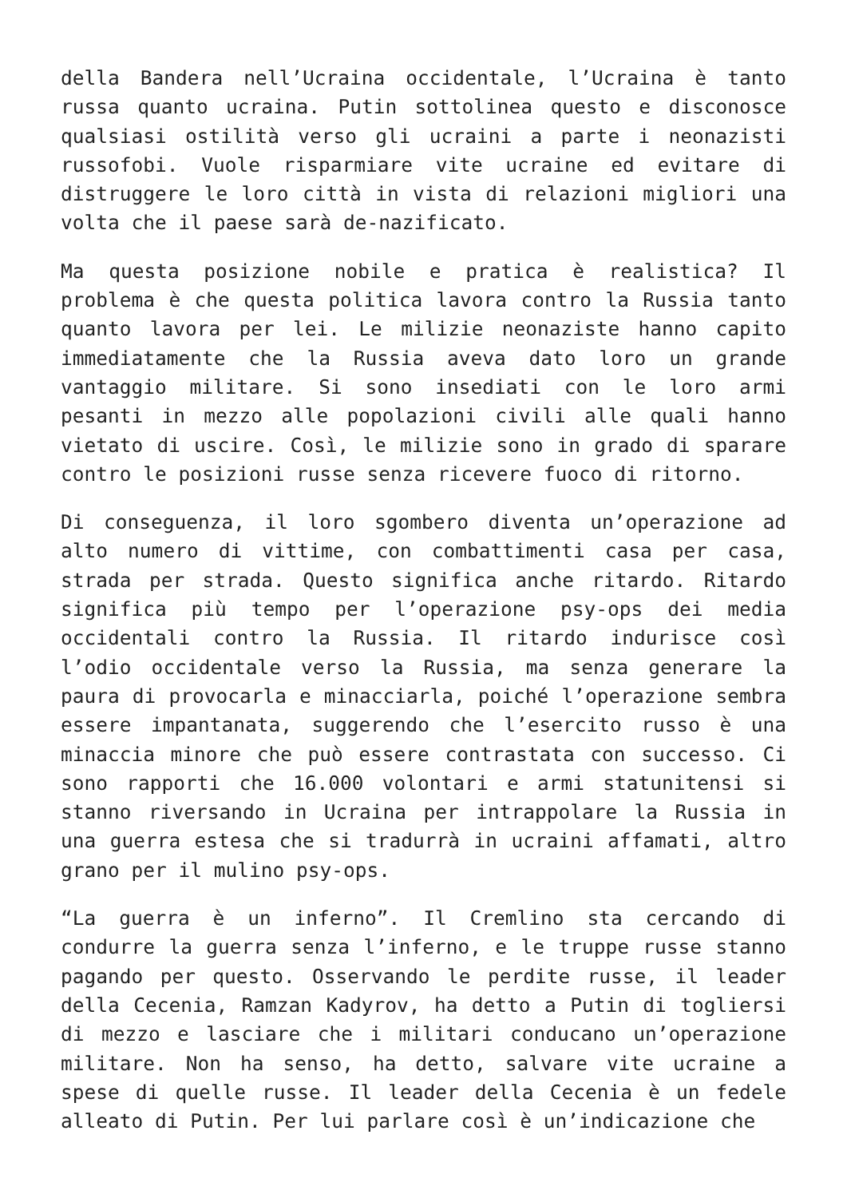della Bandera nell’Ucraina occidentale, l’Ucraina è tanto russa quanto ucraina. Putin sottolinea questo e disconosce qualsiasi ostilità verso gli ucraini a parte i neonazisti russofobi. Vuole risparmiare vite ucraine ed evitare di distruggere le loro città in vista di relazioni migliori una volta che il paese sarà de-nazificato.
Ma questa posizione nobile e pratica è realistica? Il problema è che questa politica lavora contro la Russia tanto quanto lavora per lei. Le milizie neonaziste hanno capito immediatamente che la Russia aveva dato loro un grande vantaggio militare. Si sono insediati con le loro armi pesanti in mezzo alle popolazioni civili alle quali hanno vietato di uscire. Così, le milizie sono in grado di sparare contro le posizioni russe senza ricevere fuoco di ritorno.
Di conseguenza, il loro sgombero diventa un’operazione ad alto numero di vittime, con combattimenti casa per casa, strada per strada. Questo significa anche ritardo. Ritardo significa più tempo per l’operazione psy-ops dei media occidentali contro la Russia. Il ritardo indurisce così l’odio occidentale verso la Russia, ma senza generare la paura di provocarla e minacciarla, poiché l’operazione sembra essere impantanata, suggerendo che l’esercito russo è una minaccia minore che può essere contrastata con successo. Ci sono rapporti che 16.000 volontari e armi statunitensi si stanno riversando in Ucraina per intrappolare la Russia in una guerra estesa che si tradurrà in ucraini affamati, altro grano per il mulino psy-ops.
“La guerra è un inferno”. Il Cremlino sta cercando di condurre la guerra senza l’inferno, e le truppe russe stanno pagando per questo. Osservando le perdite russe, il leader della Cecenia, Ramzan Kadyrov, ha detto a Putin di togliersi di mezzo e lasciare che i militari conducano un’operazione militare. Non ha senso, ha detto, salvare vite ucraine a spese di quelle russe. Il leader della Cecenia è un fedele alleato di Putin. Per lui parlare così è un’indicazione che